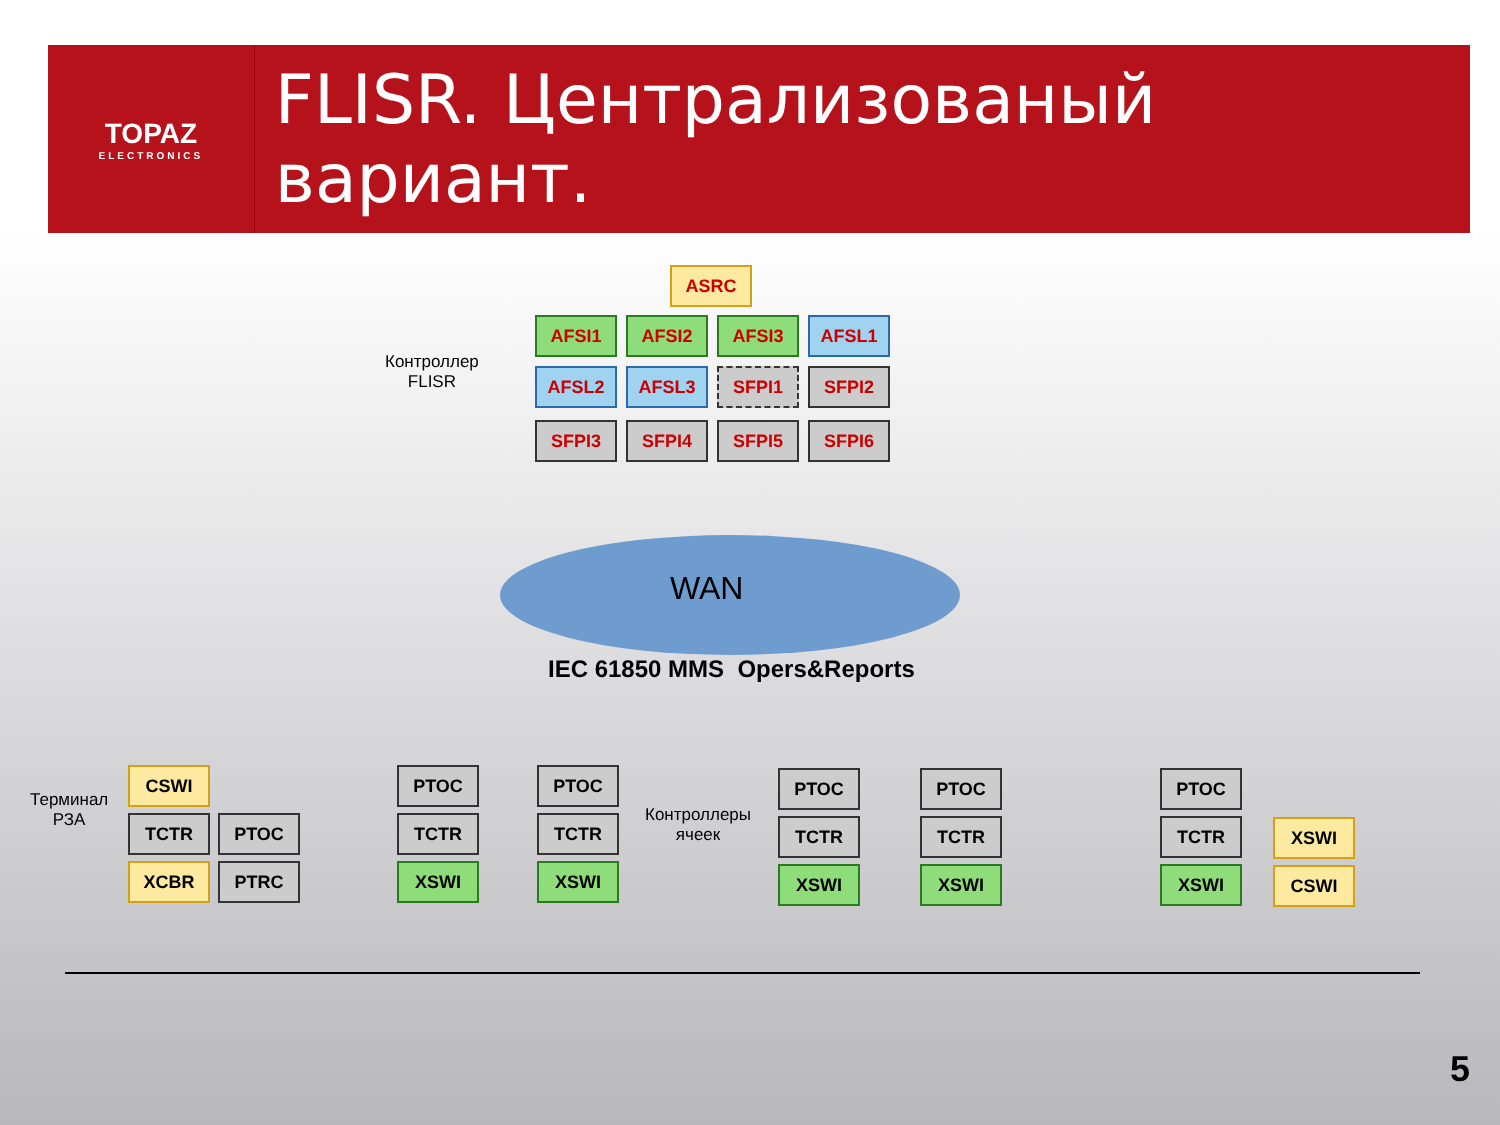TOPAZ
ELECTRONICS
FLISR. Централизованый вариант.
Контроллер
FLISR
ASRC
AFSI1 AFSI2 AFSI3 AFSL1
AFSL2 AFSL3 SFPI1 SFPI2
SFPI3 SFPI4 SFPI5 SFPI6
WAN
IEC 61850 MMS Opers&Reports
Терминал
РЗА
Контроллеры
ячеек
CSWI
TCTR PTOC
XCBR PTRC
PTOC
TCTR
XSWI
PTOC
TCTR
XSWI
PTOC
TCTR
XSWI
PTOC
TCTR
XSWI
PTOC
TCTR
XSWI
XSWI
CSWI
5